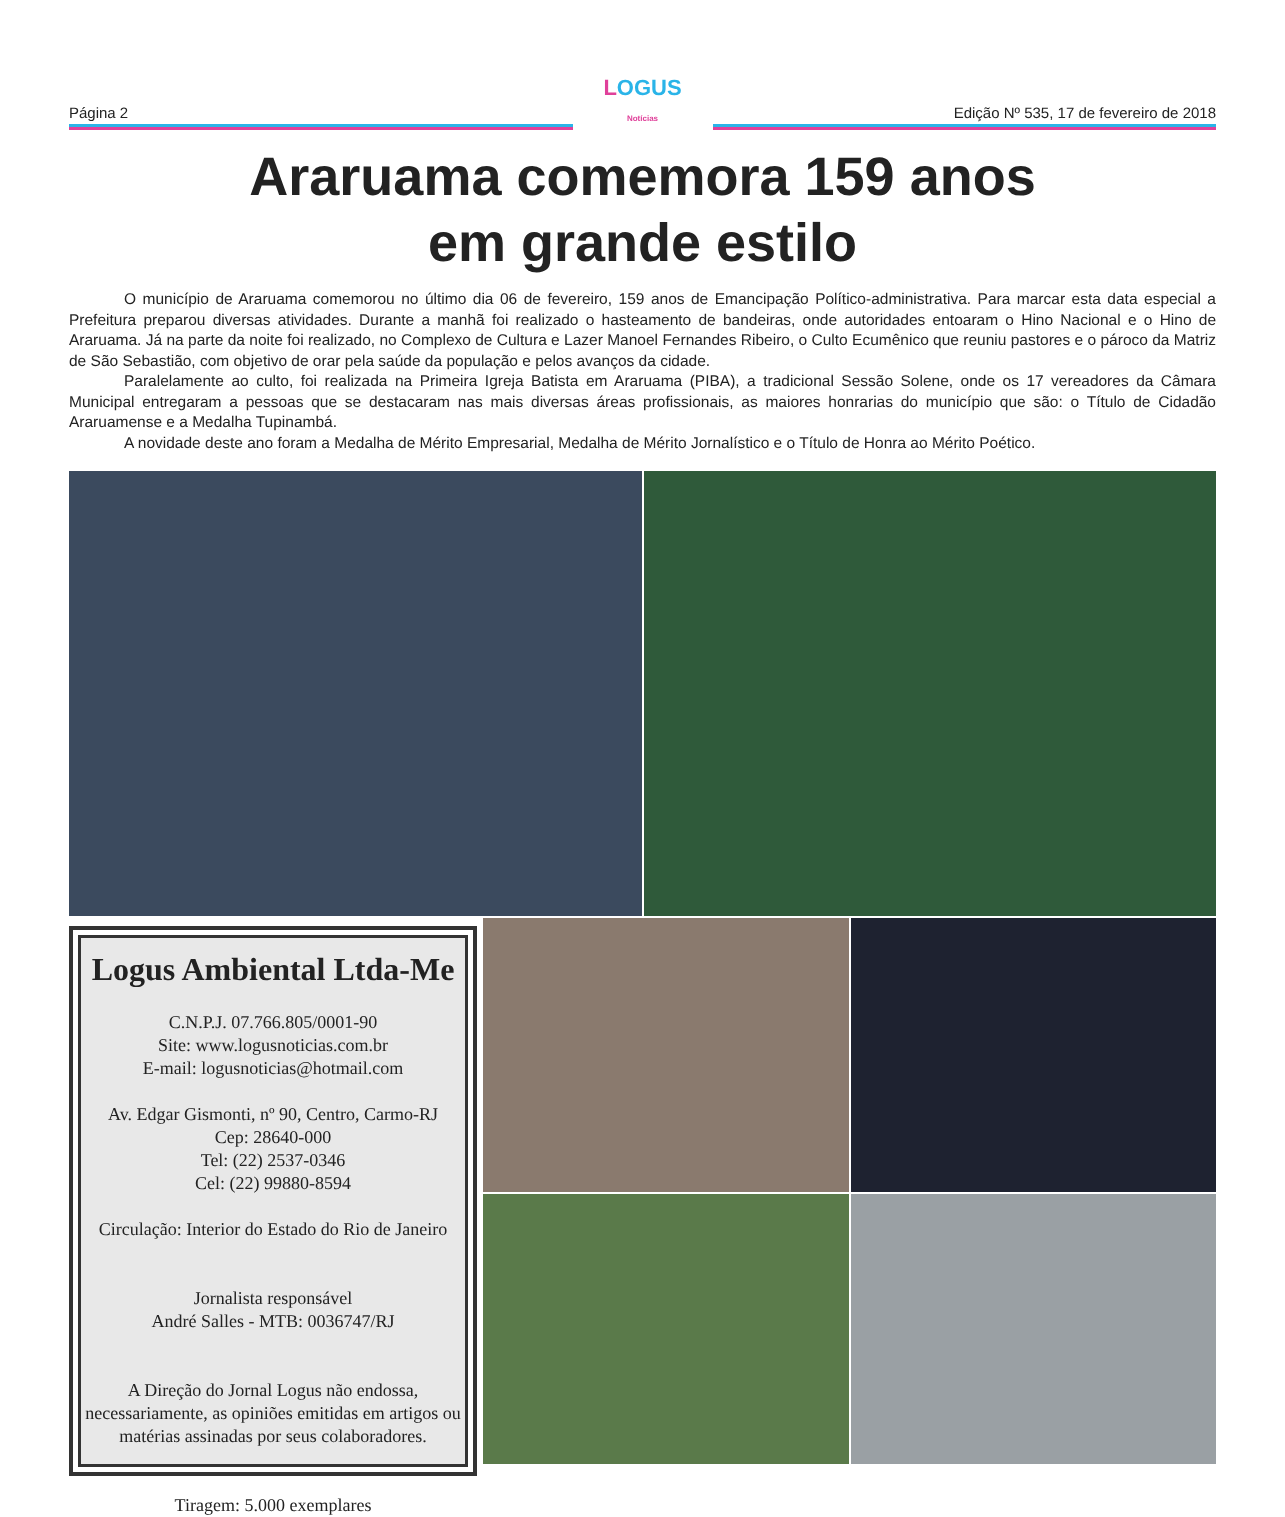Página 2
LOGUS
Notícias
Edição Nº 535, 17 de fevereiro de 2018
Araruama comemora 159 anos
em grande estilo
O município de Araruama comemorou no último dia 06 de fevereiro, 159 anos de Emancipação Político-administrativa. Para marcar esta data especial a Prefeitura preparou diversas atividades. Durante a manhã foi realizado o hasteamento de bandeiras, onde autoridades entoaram o Hino Nacional e o Hino de Araruama. Já na parte da noite foi realizado, no Complexo de Cultura e Lazer Manoel Fernandes Ribeiro, o Culto Ecumênico que reuniu pastores e o pároco da Matriz de São Sebastião, com objetivo de orar pela saúde da população e pelos avanços da cidade.
Paralelamente ao culto, foi realizada na Primeira Igreja Batista em Araruama (PIBA), a tradicional Sessão Solene, onde os 17 vereadores da Câmara Municipal entregaram a pessoas que se destacaram nas mais diversas áreas profissionais, as maiores honrarias do município que são: o Título de Cidadão Araruamense e a Medalha Tupinambá.
A novidade deste ano foram a Medalha de Mérito Empresarial, Medalha de Mérito Jornalístico e o Título de Honra ao Mérito Poético.
Logus Ambiental Ltda-Me
C.N.P.J. 07.766.805/0001-90
Site: www.logusnoticias.com.br
E-mail: logusnoticias@hotmail.com
Av. Edgar Gismonti, nº 90, Centro, Carmo-RJ
Cep: 28640-000
Tel: (22) 2537-0346
Cel: (22) 99880-8594
Circulação: Interior do Estado do Rio de Janeiro
Jornalista responsável
André Salles - MTB: 0036747/RJ
A Direção do Jornal Logus não endossa, necessariamente, as opiniões emitidas em artigos ou matérias assinadas por seus colaboradores.
Tiragem: 5.000 exemplares